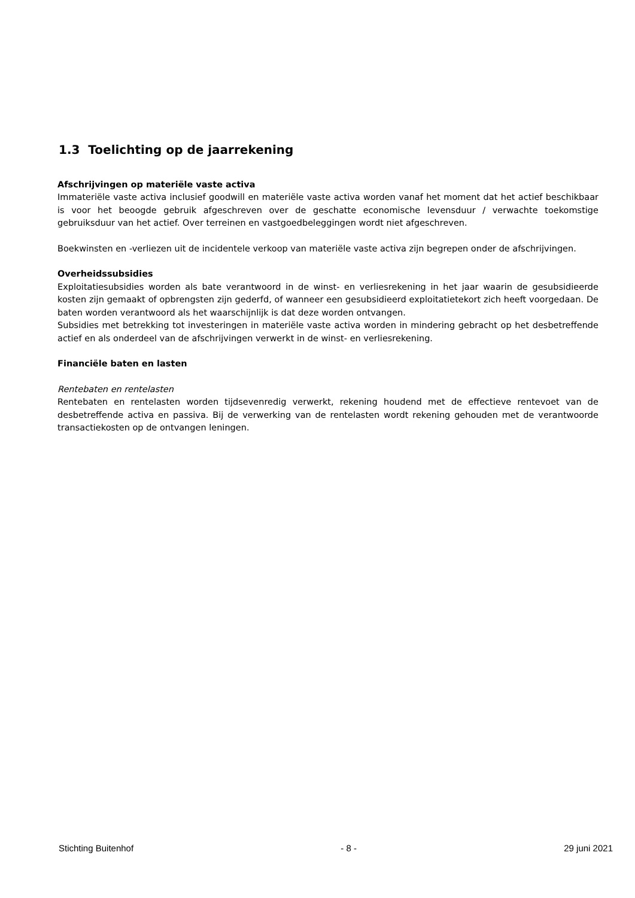1.3 Toelichting op de jaarrekening
Afschrijvingen op materiële vaste activa
Immateriële vaste activa inclusief goodwill en materiële vaste activa worden vanaf het moment dat het actief beschikbaar is voor het beoogde gebruik afgeschreven over de geschatte economische levensduur / verwachte toekomstige gebruiksduur van het actief. Over terreinen en vastgoedbeleggingen wordt niet afgeschreven.
Boekwinsten en -verliezen uit de incidentele verkoop van materiële vaste activa zijn begrepen onder de afschrijvingen.
Overheidssubsidies
Exploitatiesubsidies worden als bate verantwoord in de winst- en verliesrekening in het jaar waarin de gesubsidieerde kosten zijn gemaakt of opbrengsten zijn gederfd, of wanneer een gesubsidieerd exploitatietekort zich heeft voorgedaan. De baten worden verantwoord als het waarschijnlijk is dat deze worden ontvangen.
Subsidies met betrekking tot investeringen in materiële vaste activa worden in mindering gebracht op het desbetreffende actief en als onderdeel van de afschrijvingen verwerkt in de winst- en verliesrekening.
Financiële baten en lasten
Rentebaten en rentelasten
Rentebaten en rentelasten worden tijdsevenredig verwerkt, rekening houdend met de effectieve rentevoet van de desbetreffende activa en passiva. Bij de verwerking van de rentelasten wordt rekening gehouden met de verantwoorde transactiekosten op de ontvangen leningen.
Stichting Buitenhof - 8 - 29 juni 2021